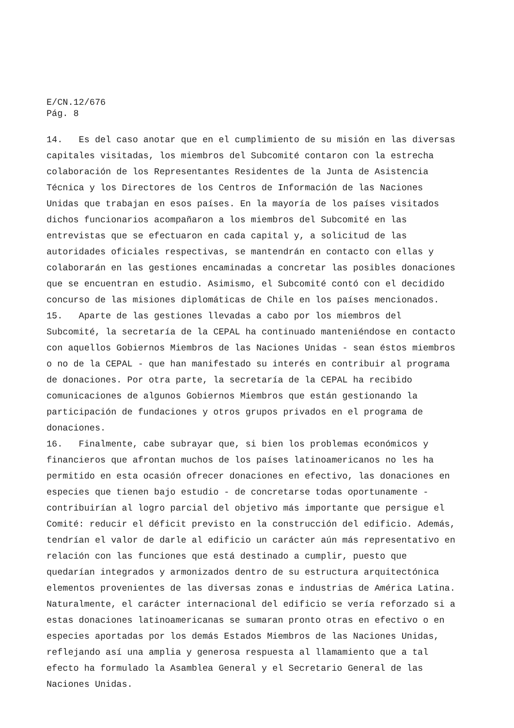E/CN.12/676
Pág. 8
14. Es del caso anotar que en el cumplimiento de su misión en las diversas capitales visitadas, los miembros del Subcomité contaron con la estrecha colaboración de los Representantes Residentes de la Junta de Asistencia Técnica y los Directores de los Centros de Información de las Naciones Unidas que trabajan en esos países. En la mayoría de los países visitados dichos funcionarios acompañaron a los miembros del Subcomité en las entrevistas que se efectuaron en cada capital y, a solicitud de las autoridades oficiales respectivas, se mantendrán en contacto con ellas y colaborarán en las gestiones encaminadas a concretar las posibles donaciones que se encuentran en estudio. Asimismo, el Subcomité contó con el decidido concurso de las misiones diplomáticas de Chile en los países mencionados.
15. Aparte de las gestiones llevadas a cabo por los miembros del Subcomité, la secretaría de la CEPAL ha continuado manteniéndose en contacto con aquellos Gobiernos Miembros de las Naciones Unidas - sean éstos miembros o no de la CEPAL - que han manifestado su interés en contribuir al programa de donaciones. Por otra parte, la secretaría de la CEPAL ha recibido comunicaciones de algunos Gobiernos Miembros que están gestionando la participación de fundaciones y otros grupos privados en el programa de donaciones.
16. Finalmente, cabe subrayar que, si bien los problemas económicos y financieros que afrontan muchos de los países latinoamericanos no les ha permitido en esta ocasión ofrecer donaciones en efectivo, las donaciones en especies que tienen bajo estudio - de concretarse todas oportunamente - contribuirían al logro parcial del objetivo más importante que persigue el Comité: reducir el déficit previsto en la construcción del edificio. Además, tendrían el valor de darle al edificio un carácter aún más representativo en relación con las funciones que está destinado a cumplir, puesto que quedarían integrados y armonizados dentro de su estructura arquitectónica elementos provenientes de las diversas zonas e industrias de América Latina. Naturalmente, el carácter internacional del edificio se vería reforzado si a estas donaciones latinoamericanas se sumaran pronto otras en efectivo o en especies aportadas por los demás Estados Miembros de las Naciones Unidas, reflejando así una amplia y generosa respuesta al llamamiento que a tal efecto ha formulado la Asamblea General y el Secretario General de las Naciones Unidas.